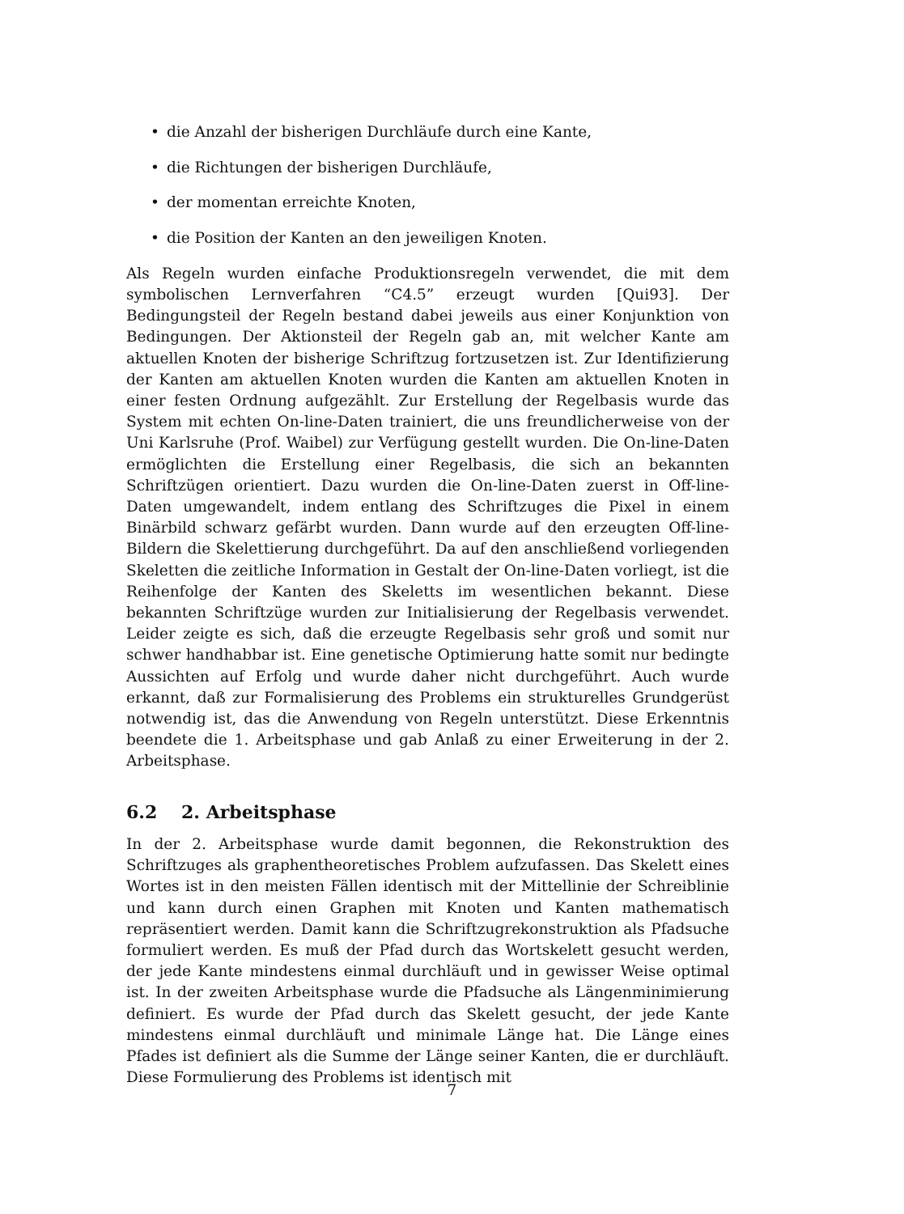• die Anzahl der bisherigen Durchläufe durch eine Kante,
• die Richtungen der bisherigen Durchläufe,
• der momentan erreichte Knoten,
• die Position der Kanten an den jeweiligen Knoten.
Als Regeln wurden einfache Produktionsregeln verwendet, die mit dem symbolischen Lernverfahren “C4.5” erzeugt wurden [Qui93]. Der Bedingungsteil der Regeln bestand dabei jeweils aus einer Konjunktion von Bedingungen. Der Aktionsteil der Regeln gab an, mit welcher Kante am aktuellen Knoten der bisherige Schriftzug fortzusetzen ist. Zur Identifizierung der Kanten am aktuellen Knoten wurden die Kanten am aktuellen Knoten in einer festen Ordnung aufgezählt. Zur Erstellung der Regelbasis wurde das System mit echten On-line-Daten trainiert, die uns freundlicherweise von der Uni Karlsruhe (Prof. Waibel) zur Verfügung gestellt wurden. Die On-line-Daten ermöglichten die Erstellung einer Regelbasis, die sich an bekannten Schriftzügen orientiert. Dazu wurden die On-line-Daten zuerst in Off-line-Daten umgewandelt, indem entlang des Schriftzuges die Pixel in einem Binärbild schwarz gefärbt wurden. Dann wurde auf den erzeugten Off-line-Bildern die Skelettierung durchgeführt. Da auf den anschließend vorliegenden Skeletten die zeitliche Information in Gestalt der On-line-Daten vorliegt, ist die Reihenfolge der Kanten des Skeletts im wesentlichen bekannt. Diese bekannten Schriftzüge wurden zur Initialisierung der Regelbasis verwendet. Leider zeigte es sich, daß die erzeugte Regelbasis sehr groß und somit nur schwer handhabbar ist. Eine genetische Optimierung hatte somit nur bedingte Aussichten auf Erfolg und wurde daher nicht durchgeführt. Auch wurde erkannt, daß zur Formalisierung des Problems ein strukturelles Grundgerüst notwendig ist, das die Anwendung von Regeln unterstützt. Diese Erkenntnis beendete die 1. Arbeitsphase und gab Anlaß zu einer Erweiterung in der 2. Arbeitsphase.
6.2 2. Arbeitsphase
In der 2. Arbeitsphase wurde damit begonnen, die Rekonstruktion des Schriftzuges als graphentheoretisches Problem aufzufassen. Das Skelett eines Wortes ist in den meisten Fällen identisch mit der Mittellinie der Schreiblinie und kann durch einen Graphen mit Knoten und Kanten mathematisch repräsentiert werden. Damit kann die Schriftzugrekonstruktion als Pfadsuche formuliert werden. Es muß der Pfad durch das Wortskelett gesucht werden, der jede Kante mindestens einmal durchläuft und in gewisser Weise optimal ist. In der zweiten Arbeitsphase wurde die Pfadsuche als Längenminimierung definiert. Es wurde der Pfad durch das Skelett gesucht, der jede Kante mindestens einmal durchläuft und minimale Länge hat. Die Länge eines Pfades ist definiert als die Summe der Länge seiner Kanten, die er durchläuft. Diese Formulierung des Problems ist identisch mit
7